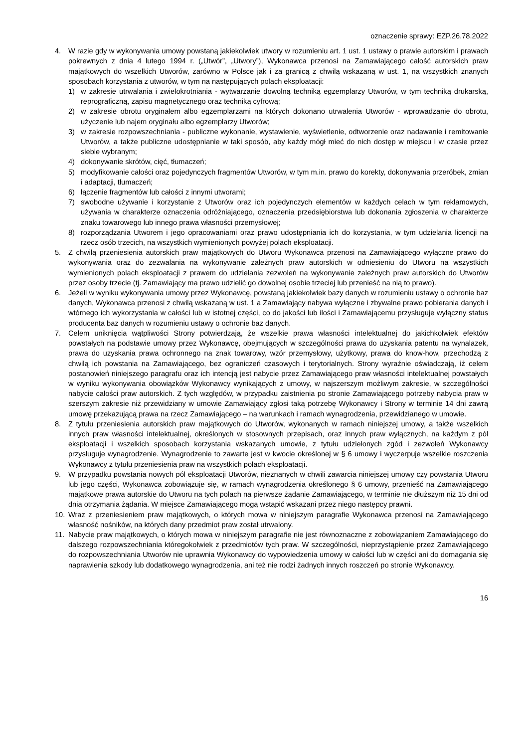oznaczenie sprawy: EZP.26.78.2022
4. W razie gdy w wykonywania umowy powstaną jakiekolwiek utwory w rozumieniu art. 1 ust. 1 ustawy o prawie autorskim i prawach pokrewnych z dnia 4 lutego 1994 r. („Utwór”, „Utwory”), Wykonawca przenosi na Zamawiającego całość autorskich praw majątkowych do wszelkich Utworów, zarówno w Polsce jak i za granicą z chwilą wskazaną w ust. 1, na wszystkich znanych sposobach korzystania z utworów, w tym na następujących polach eksploatacji:
1) w zakresie utrwalania i zwielokrotniania - wytwarzanie dowolną techniką egzemplarzy Utworów, w tym techniką drukarską, reprograficzną, zapisu magnetycznego oraz techniką cyfrową;
2) w zakresie obrotu oryginałem albo egzemplarzami na których dokonano utrwalenia Utworów - wprowadzanie do obrotu, użyczenie lub najem oryginału albo egzemplarzy Utworów;
3) w zakresie rozpowszechniania - publiczne wykonanie, wystawienie, wyświetlenie, odtworzenie oraz nadawanie i remitowanie Utworów, a także publiczne udostępnianie w taki sposób, aby każdy mógł mieć do nich dostęp w miejscu i w czasie przez siebie wybranym;
4) dokonywanie skrótów, cięć, tłumaczeń;
5) modyfikowanie całości oraz pojedynczych fragmentów Utworów, w tym m.in. prawo do korekty, dokonywania przeróbek, zmian i adaptacji, tłumaczeń;
6) łączenie fragmentów lub całości z innymi utworami;
7) swobodne używanie i korzystanie z Utworów oraz ich pojedynczych elementów w każdych celach w tym reklamowych, używania w charakterze oznaczenia odróżniającego, oznaczenia przedsiębiorstwa lub dokonania zgłoszenia w charakterze znaku towarowego lub innego prawa własności przemysłowej;
8) rozporządzania Utworem i jego opracowaniami oraz prawo udostępniania ich do korzystania, w tym udzielania licencji na rzecz osób trzecich, na wszystkich wymienionych powyżej polach eksploatacji.
5. Z chwilą przeniesienia autorskich praw majątkowych do Utworu Wykonawca przenosi na Zamawiającego wyłączne prawo do wykonywania oraz do zezwalania na wykonywanie zależnych praw autorskich w odniesieniu do Utworu na wszystkich wymienionych polach eksploatacji z prawem do udzielania zezwoleń na wykonywanie zależnych praw autorskich do Utworów przez osoby trzecie (tj. Zamawiający ma prawo udzielić go dowolnej osobie trzeciej lub przenieść na nią to prawo).
6. Jeżeli w wyniku wykonywania umowy przez Wykonawcę, powstaną jakiekolwiek bazy danych w rozumieniu ustawy o ochronie baz danych, Wykonawca przenosi z chwilą wskazaną w ust. 1 a Zamawiający nabywa wyłączne i zbywalne prawo pobierania danych i wtórnego ich wykorzystania w całości lub w istotnej części, co do jakości lub ilości i Zamawiającemu przysługuje wyłączny status producenta baz danych w rozumieniu ustawy o ochronie baz danych.
7. Celem uniknięcia wątpliwości Strony potwierdzają, że wszelkie prawa własności intelektualnej do jakichkolwiek efektów powstałych na podstawie umowy przez Wykonawcę, obejmujących w szczególności prawa do uzyskania patentu na wynalazek, prawa do uzyskania prawa ochronnego na znak towarowy, wzór przemysłowy, użytkowy, prawa do know-how, przechodzą z chwilą ich powstania na Zamawiającego, bez ograniczeń czasowych i terytorialnych. Strony wyraźnie oświadczają, iż celem postanowień niniejszego paragrafu oraz ich intencją jest nabycie przez Zamawiającego praw własności intelektualnej powstałych w wyniku wykonywania obowiązków Wykonawcy wynikających z umowy, w najszerszym możliwym zakresie, w szczególności nabycie całości praw autorskich. Z tych względów, w przypadku zaistnienia po stronie Zamawiającego potrzeby nabycia praw w szerszym zakresie niż przewidziany w umowie Zamawiający zgłosi taką potrzebę Wykonawcy i Strony w terminie 14 dni zawrą umowę przekazującą prawa na rzecz Zamawiającego – na warunkach i ramach wynagrodzenia, przewidzianego w umowie.
8. Z tytułu przeniesienia autorskich praw majątkowych do Utworów, wykonanych w ramach niniejszej umowy, a także wszelkich innych praw własności intelektualnej, określonych w stosownych przepisach, oraz innych praw wyłącznych, na każdym z pól eksploatacji i wszelkich sposobach korzystania wskazanych umowie, z tytułu udzielonych zgód i zezwoleń Wykonawcy przysługuje wynagrodzenie. Wynagrodzenie to zawarte jest w kwocie określonej w § 6 umowy i wyczerpuje wszelkie roszczenia Wykonawcy z tytułu przeniesienia praw na wszystkich polach eksploatacji.
9. W przypadku powstania nowych pól eksploatacji Utworów, nieznanych w chwili zawarcia niniejszej umowy czy powstania Utworu lub jego części, Wykonawca zobowiązuje się, w ramach wynagrodzenia określonego § 6 umowy, przenieść na Zamawiającego majątkowe prawa autorskie do Utworu na tych polach na pierwsze żądanie Zamawiającego, w terminie nie dłuższym niż 15 dni od dnia otrzymania żądania. W miejsce Zamawiającego mogą wstąpić wskazani przez niego następcy prawni.
10. Wraz z przeniesieniem praw majątkowych, o których mowa w niniejszym paragrafie Wykonawca przenosi na Zamawiającego własność nośników, na których dany przedmiot praw został utrwalony.
11. Nabycie praw majątkowych, o których mowa w niniejszym paragrafie nie jest równoznaczne z zobowiązaniem Zamawiającego do dalszego rozpowszechniania któregokolwiek z przedmiotów tych praw. W szczególności, nieprzystąpienie przez Zamawiającego do rozpowszechniania Utworów nie uprawnia Wykonawcy do wypowiedzenia umowy w całości lub w części ani do domagania się naprawienia szkody lub dodatkowego wynagrodzenia, ani też nie rodzi żadnych innych roszczeń po stronie Wykonawcy.
16